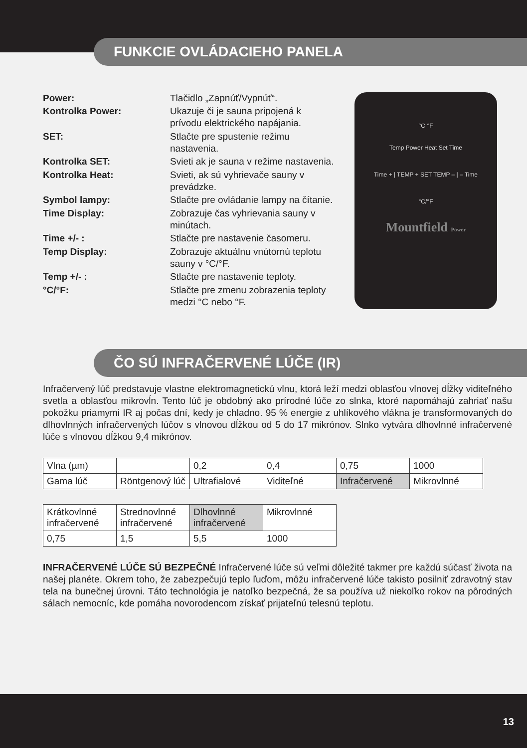FUNKCIE OVLÁDACIEHO PANELA
Power:
Tlačidlo „Zapnúť/Vypnúť“.
Kontrolka Power:
Ukazuje či je sauna pripojená k prívodu elektrického napájania.
SET:
Stlačte pre spustenie režimu nastavenia.
Kontrolka SET:
Svieti ak je sauna v režime nastavenia.
Kontrolka Heat:
Svieti, ak sú vyhrievače sauny v prevádzke.
Symbol lampy:
Stlačte pre ovládanie lampy na čítanie.
Time Display:
Zobrazuje čas vyhrievania sauny v minútach.
Time +/- :
Stlačte pre nastavenie časomeru.
Temp Display:
Zobrazuje aktuálnu vnútornú teplotu sauny v °C/°F.
Temp +/- :
Stlačte pre nastavenie teploty.
°C/°F:
Stlačte pre zmenu zobrazenia teploty medzi °C nebo °F.
°C °F
Temp Power Heat Set Time
Time + | TEMP + SET TEMP – | – Time
°C/°F
Mountfield Power
ČO SÚ INFRAČERVENÉ LÚČE (IR)
Infračervený lúč predstavuje vlastne elektromagnetickú vlnu, ktorá leží medzi oblasťou vlnovej dĺžky viditeľného svetla a oblasťou mikrovĺn. Tento lúč je obdobný ako prírodné lúče zo slnka, ktoré napomáhajú zahriať našu pokožku priamymi IR aj počas dní, kedy je chladno. 95 % energie z uhlíkového vlákna je transformovaných do dlhovlnných infračervených lúčov s vlnovou dĺžkou od 5 do 17 mikrónov. Slnko vytvára dlhovlnné infračervené lúče s vlnovou dĺžkou 9,4 mikrónov.
| Vlna (µm) | | 0,2 | 0,4 | 0,75 | 1000 |
| Gama lúč | Röntgenový lúč | Ultrafialové | Viditeľné | Infračervené | Mikrovlnné |
| Krátkovlnné infračervené | Strednovlnné infračervené | Dlhovlnné infračervené | Mikrovlnné |
| 0,75 | 1,5 | 5,5 | 1000 |
INFRAČERVENÉ LÚČE SÚ BEZPEČNÉ Infračervené lúče sú veľmi dôležité takmer pre každú súčasť života na našej planéte. Okrem toho, že zabezpečujú teplo ľuďom, môžu infračervené lúče takisto posilniť zdravotný stav tela na bunečnej úrovni. Táto technológia je natoľko bezpečná, že sa používa už niekoľko rokov na pôrodných sálach nemocníc, kde pomáha novorodencom získať prijateľnú telesnú teplotu.
13